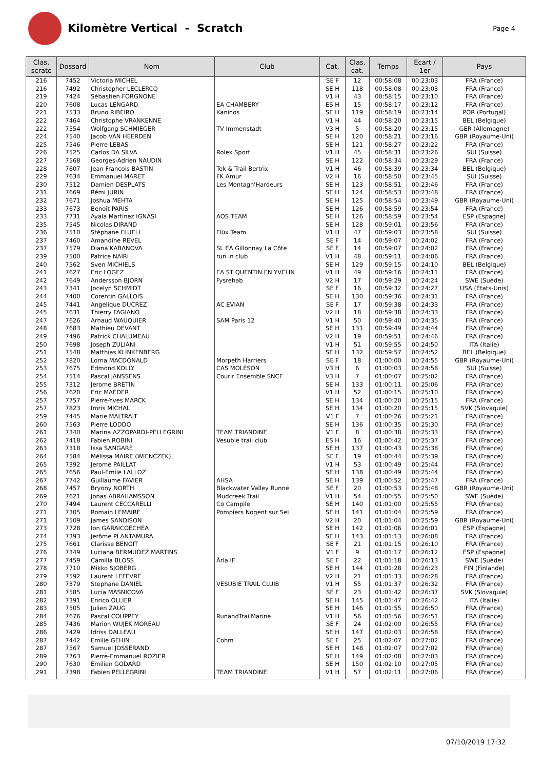Kilomètre Vertical - Scratch
Page 4
| Clas. scratc | Dossard | Nom | Club | Cat. | Clas. cat. | Temps | Ecart / 1er | Pays |
| --- | --- | --- | --- | --- | --- | --- | --- | --- |
| 216 | 7452 | Victoria MICHEL | | SE F | 12 | 00:58:08 | 00:23:03 | FRA (France) |
| 216 | 7492 | Christopher LECLERCQ | | SE H | 118 | 00:58:08 | 00:23:03 | FRA (France) |
| 219 | 7424 | Sébastien FORGNONE | | V1 H | 43 | 00:58:15 | 00:23:10 | FRA (France) |
| 220 | 7608 | Lucas LENGARD | EA CHAMBERY | ES H | 15 | 00:58:17 | 00:23:12 | FRA (France) |
| 221 | 7533 | Bruno RIBEIRO | Kaninos | SE H | 119 | 00:58:19 | 00:23:14 | POR (Portugal) |
| 222 | 7464 | Christophe VRANKENNE | | V1 H | 44 | 00:58:20 | 00:23:15 | BEL (Belgique) |
| 222 | 7554 | Wolfgang SCHMIEGER | TV Immenstadt | V3 H | 5 | 00:58:20 | 00:23:15 | GER (Allemagne) |
| 224 | 7540 | Jacob VAN HEERDEN | | SE H | 120 | 00:58:21 | 00:23:16 | GBR (Royaume-Uni) |
| 225 | 7546 | Pierre LEBAS | | SE H | 121 | 00:58:27 | 00:23:22 | FRA (France) |
| 226 | 7525 | Carlos DA SILVA | Rolex Sport | V1 H | 45 | 00:58:31 | 00:23:26 | SUI (Suisse) |
| 227 | 7568 | Georges-Adrien NAUDIN | | SE H | 122 | 00:58:34 | 00:23:29 | FRA (France) |
| 228 | 7607 | Jean Francois BASTIN | Tek & Trail Bertrix | V1 H | 46 | 00:58:39 | 00:23:34 | BEL (Belgique) |
| 229 | 7634 | Emmanuel MARET | FK Amur | V2 H | 16 | 00:58:50 | 00:23:45 | SUI (Suisse) |
| 230 | 7512 | Damien DESPLATS | Les Montagn'Hardeurs | SE H | 123 | 00:58:51 | 00:23:46 | FRA (France) |
| 231 | 7669 | Rémi JURIN | | SE H | 124 | 00:58:53 | 00:23:48 | FRA (France) |
| 232 | 7671 | Joshua MEHTA | | SE H | 125 | 00:58:54 | 00:23:49 | GBR (Royaume-Uni) |
| 233 | 7673 | Benoît PARIS | | SE H | 126 | 00:58:59 | 00:23:54 | FRA (France) |
| 233 | 7731 | Ayala Martinez IGNASI | AOS TEAM | SE H | 126 | 00:58:59 | 00:23:54 | ESP (Espagne) |
| 235 | 7545 | Nicolas DIRAND | | SE H | 128 | 00:59:01 | 00:23:56 | FRA (France) |
| 236 | 7510 | Stéphane FLUELI | Flüx Team | V1 H | 47 | 00:59:03 | 00:23:58 | SUI (Suisse) |
| 237 | 7460 | Amandine REVEL | | SE F | 14 | 00:59:07 | 00:24:02 | FRA (France) |
| 237 | 7579 | Diana KABANOVA | SL EA Gillonnay La Côte | SE F | 14 | 00:59:07 | 00:24:02 | FRA (France) |
| 239 | 7500 | Patrice NAIRI | run in club | V1 H | 48 | 00:59:11 | 00:24:06 | FRA (France) |
| 240 | 7562 | Sven MICHIELS | | SE H | 129 | 00:59:15 | 00:24:10 | BEL (Belgique) |
| 241 | 7627 | Eric LOGEZ | EA ST QUENTIN EN YVELIN | V1 H | 49 | 00:59:16 | 00:24:11 | FRA (France) |
| 242 | 7649 | Andersson BJORN | Fysrehab | V2 H | 17 | 00:59:29 | 00:24:24 | SWE (Suède) |
| 243 | 7341 | Jocelyn SCHMIDT | | SE F | 16 | 00:59:32 | 00:24:27 | USA (Etats-Unis) |
| 244 | 7400 | Corentin GALLOIS | | SE H | 130 | 00:59:36 | 00:24:31 | FRA (France) |
| 245 | 7441 | Angelique DUCREZ | AC EVIAN | SE F | 17 | 00:59:38 | 00:24:33 | FRA (France) |
| 245 | 7631 | Thierry FAGIANO | | V2 H | 18 | 00:59:38 | 00:24:33 | FRA (France) |
| 247 | 7626 | Arnaud WAUQUIER | SAM Paris 12 | V1 H | 50 | 00:59:40 | 00:24:35 | FRA (France) |
| 248 | 7683 | Mathieu DEVANT | | SE H | 131 | 00:59:49 | 00:24:44 | FRA (France) |
| 249 | 7496 | Patrick CHALUMEAU | | V2 H | 19 | 00:59:51 | 00:24:46 | FRA (France) |
| 250 | 7698 | Joseph ZULIANI | | V1 H | 51 | 00:59:55 | 00:24:50 | ITA (Italie) |
| 251 | 7548 | Matthias KLINKENBERG | | SE H | 132 | 00:59:57 | 00:24:52 | BEL (Belgique) |
| 252 | 7820 | Lorna MACDONALD | Morpeth Harriers | SE F | 18 | 01:00:00 | 00:24:55 | GBR (Royaume-Uni) |
| 253 | 7675 | Edmond KOLLY | CAS MOLESON | V3 H | 6 | 01:00:03 | 00:24:58 | SUI (Suisse) |
| 254 | 7514 | Pascal JANSSENS | Courir Ensemble SNCF | V3 H | 7 | 01:00:07 | 00:25:02 | FRA (France) |
| 255 | 7312 | Jerome BRETIN | | SE H | 133 | 01:00:11 | 00:25:06 | FRA (France) |
| 256 | 7620 | Eric MAEDER | | V1 H | 52 | 01:00:15 | 00:25:10 | FRA (France) |
| 257 | 7757 | Pierre-Yves MARCK | | SE H | 134 | 01:00:20 | 00:25:15 | FRA (France) |
| 257 | 7823 | Imris MICHAL | | SE H | 134 | 01:00:20 | 00:25:15 | SVK (Slovaquie) |
| 259 | 7445 | Marie MALTRAIT | | V1 F | 7 | 01:00:26 | 00:25:21 | FRA (France) |
| 260 | 7563 | Pierre LODDO | | SE H | 136 | 01:00:35 | 00:25:30 | FRA (France) |
| 261 | 7340 | Marina AZZOPARDI-PELLEGRINI | TEAM TRIANDINE | V1 F | 8 | 01:00:38 | 00:25:33 | FRA (France) |
| 262 | 7418 | Fabien ROBINI | Vesubie trail club | ES H | 16 | 01:00:42 | 00:25:37 | FRA (France) |
| 263 | 7318 | Issa SANGARE | | SE H | 137 | 01:00:43 | 00:25:38 | FRA (France) |
| 264 | 7584 | Mélissa MAIRE (WIENCZEK) | | SE F | 19 | 01:00:44 | 00:25:39 | FRA (France) |
| 265 | 7392 | Jerome PAILLAT | | V1 H | 53 | 01:00:49 | 00:25:44 | FRA (France) |
| 265 | 7656 | Paul-Emile LALLOZ | | SE H | 138 | 01:00:49 | 00:25:44 | FRA (France) |
| 267 | 7742 | Guillaume FAVIER | AHSA | SE H | 139 | 01:00:52 | 00:25:47 | FRA (France) |
| 268 | 7457 | Bryony NORTH | Blackwater Valley Runne | SE F | 20 | 01:00:53 | 00:25:48 | GBR (Royaume-Uni) |
| 269 | 7621 | Jonas ABRAHAMSSON | Mudcreek Trail | V1 H | 54 | 01:00:55 | 00:25:50 | SWE (Suède) |
| 270 | 7494 | Laurent CECCARELLI | Co Campile | SE H | 140 | 01:01:00 | 00:25:55 | FRA (France) |
| 271 | 7305 | Romain LEMAIRE | Pompiers Nogent sur Sei | SE H | 141 | 01:01:04 | 00:25:59 | FRA (France) |
| 271 | 7509 | James SANDISON | | V2 H | 20 | 01:01:04 | 00:25:59 | GBR (Royaume-Uni) |
| 273 | 7728 | Ion GARAICOECHEA | | SE H | 142 | 01:01:06 | 00:26:01 | ESP (Espagne) |
| 274 | 7393 | Jerôme PLANTAMURA | | SE H | 143 | 01:01:13 | 00:26:08 | FRA (France) |
| 275 | 7661 | Clarisse BENOIT | | SE F | 21 | 01:01:15 | 00:26:10 | FRA (France) |
| 276 | 7349 | Luciana BERMUDEZ MARTINS | | V1 F | 9 | 01:01:17 | 00:26:12 | ESP (Espagne) |
| 277 | 7459 | Camilla BLOSS | Ärla IF | SE F | 22 | 01:01:18 | 00:26:13 | SWE (Suède) |
| 278 | 7710 | Mikko SJOBERG | | SE H | 144 | 01:01:28 | 00:26:23 | FIN (Finlande) |
| 279 | 7592 | Laurent LEFEVRE | | V2 H | 21 | 01:01:33 | 00:26:28 | FRA (France) |
| 280 | 7379 | Stephane DANIEL | VESUBIE TRAIL CLUIB | V1 H | 55 | 01:01:37 | 00:26:32 | FRA (France) |
| 281 | 7585 | Lucia MASNICOVA | | SE F | 23 | 01:01:42 | 00:26:37 | SVK (Slovaquie) |
| 282 | 7391 | Enrico OLLIER | | SE H | 145 | 01:01:47 | 00:26:42 | ITA (Italie) |
| 283 | 7505 | Julien ZAUG | | SE H | 146 | 01:01:55 | 00:26:50 | FRA (France) |
| 284 | 7676 | Pascal COUPPEY | RunandTrailMarine | V1 H | 56 | 01:01:56 | 00:26:51 | FRA (France) |
| 285 | 7436 | Marion WUJEK MOREAU | | SE F | 24 | 01:02:00 | 00:26:55 | FRA (France) |
| 286 | 7429 | Idriss DALLEAU | | SE H | 147 | 01:02:03 | 00:26:58 | FRA (France) |
| 287 | 7442 | Emilie GEHIN | Cohm | SE F | 25 | 01:02:07 | 00:27:02 | FRA (France) |
| 287 | 7567 | Samuel JOSSERAND | | SE H | 148 | 01:02:07 | 00:27:02 | FRA (France) |
| 289 | 7763 | Pierre-Emmanuel ROZIER | | SE H | 149 | 01:02:08 | 00:27:03 | FRA (France) |
| 290 | 7630 | Emilien GODARD | | SE H | 150 | 01:02:10 | 00:27:05 | FRA (France) |
| 291 | 7398 | Fabien PELLEGRINI | TEAM TRIANDINE | V1 H | 57 | 01:02:11 | 00:27:06 | FRA (France) |
07/10/2019 17:32